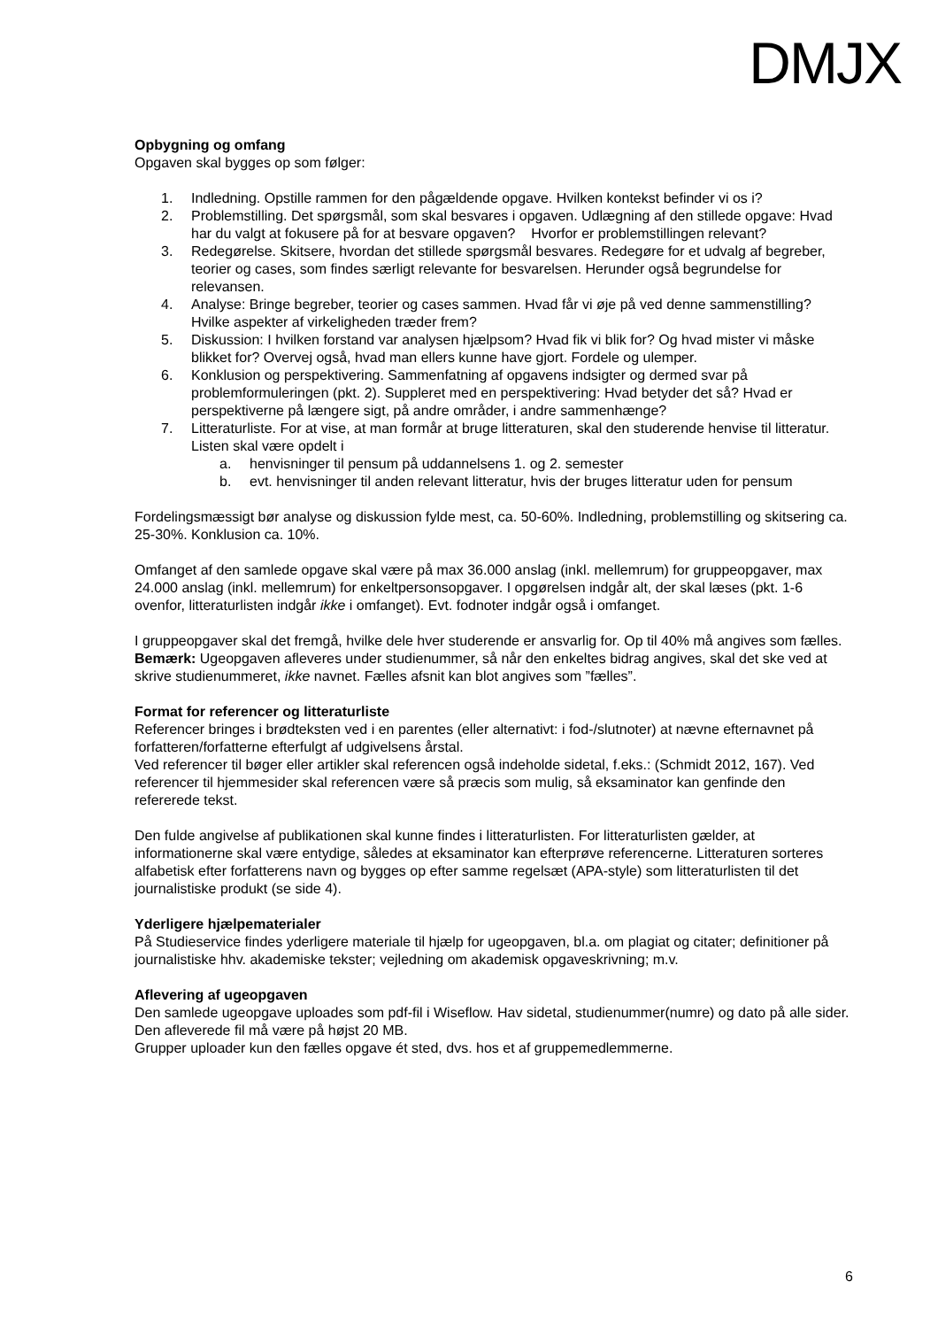DMJX
Opbygning og omfang
Opgaven skal bygges op som følger:
1. Indledning. Opstille rammen for den pågældende opgave. Hvilken kontekst befinder vi os i?
2. Problemstilling. Det spørgsmål, som skal besvares i opgaven. Udlægning af den stillede opgave: Hvad har du valgt at fokusere på for at besvare opgaven? Hvorfor er problemstillingen relevant?
3. Redegørelse. Skitsere, hvordan det stillede spørgsmål besvares. Redegøre for et udvalg af begreber, teorier og cases, som findes særligt relevante for besvarelsen. Herunder også begrundelse for relevansen.
4. Analyse: Bringe begreber, teorier og cases sammen. Hvad får vi øje på ved denne sammenstilling? Hvilke aspekter af virkeligheden træder frem?
5. Diskussion: I hvilken forstand var analysen hjælpsom? Hvad fik vi blik for? Og hvad mister vi måske blikket for? Overvej også, hvad man ellers kunne have gjort. Fordele og ulemper.
6. Konklusion og perspektivering. Sammenfatning af opgavens indsigter og dermed svar på problemformuleringen (pkt. 2). Suppleret med en perspektivering: Hvad betyder det så? Hvad er perspektiverne på længere sigt, på andre områder, i andre sammenhænge?
7. Litteraturliste. For at vise, at man formår at bruge litteraturen, skal den studerende henvise til litteratur. Listen skal være opdelt i
a. henvisninger til pensum på uddannelsens 1. og 2. semester
b. evt. henvisninger til anden relevant litteratur, hvis der bruges litteratur uden for pensum
Fordelingsmæssigt bør analyse og diskussion fylde mest, ca. 50-60%. Indledning, problemstilling og skitsering ca. 25-30%. Konklusion ca. 10%.
Omfanget af den samlede opgave skal være på max 36.000 anslag (inkl. mellemrum) for gruppeopgaver, max 24.000 anslag (inkl. mellemrum) for enkeltpersonsopgaver. I opgørelsen indgår alt, der skal læses (pkt. 1-6 ovenfor, litteraturlisten indgår ikke i omfanget). Evt. fodnoter indgår også i omfanget.
I gruppeopgaver skal det fremgå, hvilke dele hver studerende er ansvarlig for. Op til 40% må angives som fælles. Bemærk: Ugeopgaven afleveres under studienummer, så når den enkeltes bidrag angives, skal det ske ved at skrive studienummeret, ikke navnet. Fælles afsnit kan blot angives som ”fælles”.
Format for referencer og litteraturliste
Referencer bringes i brødteksten ved i en parentes (eller alternativt: i fod-/slutnoter) at nævne efternavnet på forfatteren/forfatterne efterfulgt af udgivelsens årstal.
Ved referencer til bøger eller artikler skal referencen også indeholde sidetal, f.eks.: (Schmidt 2012, 167). Ved referencer til hjemmesider skal referencen være så præcis som mulig, så eksaminator kan genfinde den refererede tekst.
Den fulde angivelse af publikationen skal kunne findes i litteraturlisten. For litteraturlisten gælder, at informationerne skal være entydige, således at eksaminator kan efterprøve referencerne. Litteraturen sorteres alfabetisk efter forfatterens navn og bygges op efter samme regelsæt (APA-style) som litteraturlisten til det journalistiske produkt (se side 4).
Yderligere hjælpematerialer
På Studieservice findes yderligere materiale til hjælp for ugeopgaven, bl.a. om plagiat og citater; definitioner på journalistiske hhv. akademiske tekster; vejledning om akademisk opgaveskrivning; m.v.
Aflevering af ugeopgaven
Den samlede ugeopgave uploades som pdf-fil i Wiseflow. Hav sidetal, studienummer(numre) og dato på alle sider. Den afleverede fil må være på højst 20 MB.
Grupper uploader kun den fælles opgave ét sted, dvs. hos et af gruppemedlemmerne.
6